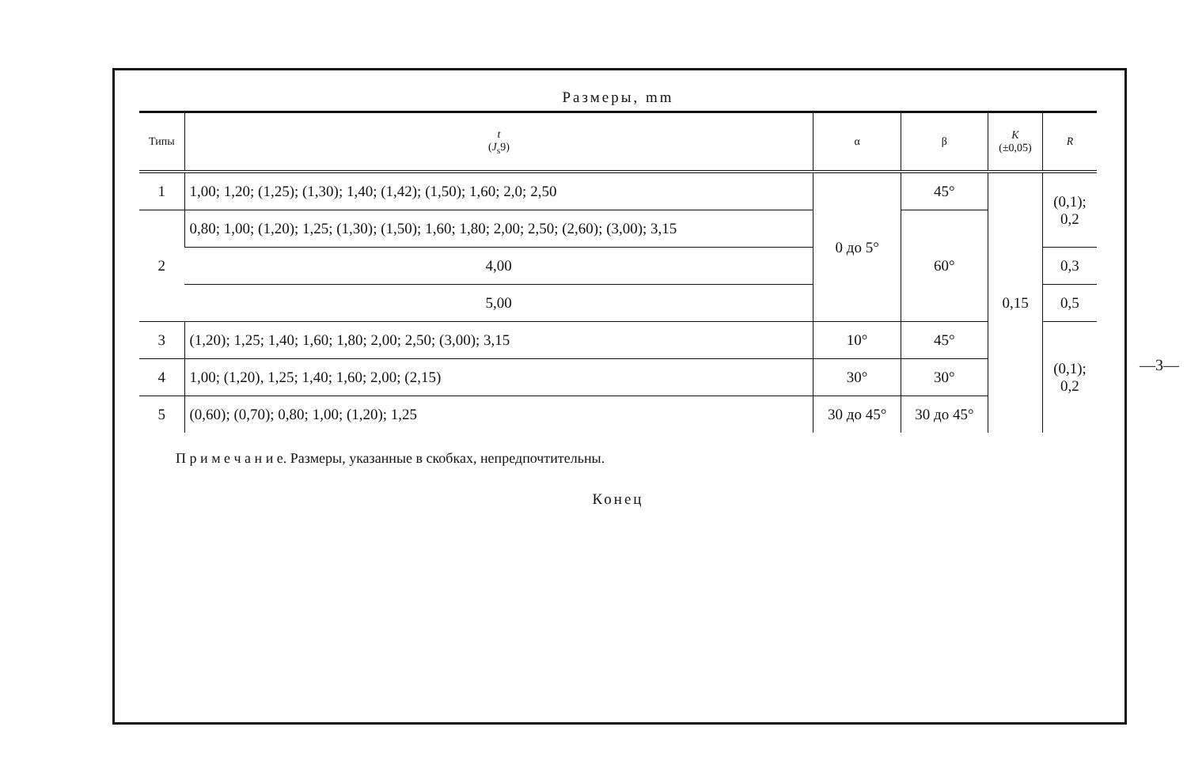—3—
Размеры, mm
| Типы | t ( J<sub>s</sub>9) | α | β | K (±0,05) | R |
| --- | --- | --- | --- | --- | --- |
| 1 | 1,00; 1,20; (1,25); (1,30); 1,40; (1,42); (1,50); 1,60; 2,0; 2,50 | 0 до 5° | 45° | 0,15 | (0,1); 0,2 |
| 2 | 0,80; 1,00; (1,20); 1,25; (1,30); (1,50); 1,60; 1,80; 2,00; 2,50; (2,60); (3,00); 3,15 | | 60° | | |
| | 4,00 | | | | 0,3 |
| | 5,00 | | | | 0,5 |
| 3 | (1,20); 1,25; 1,40; 1,60; 1,80; 2,00; 2,50; (3,00); 3,15 | 10° | 45° | | (0,1); 0,2 |
| 4 | 1,00; (1,20), 1,25; 1,40; 1,60; 2,00; (2,15) | 30° | 30° | | |
| 5 | (0,60); (0,70); 0,80; 1,00; (1,20); 1,25 | 30 до 45° | 30 до 45° | | |
П р и м е ч а н и е. Размеры, указанные в скобках, непредпочтительны.
Конец